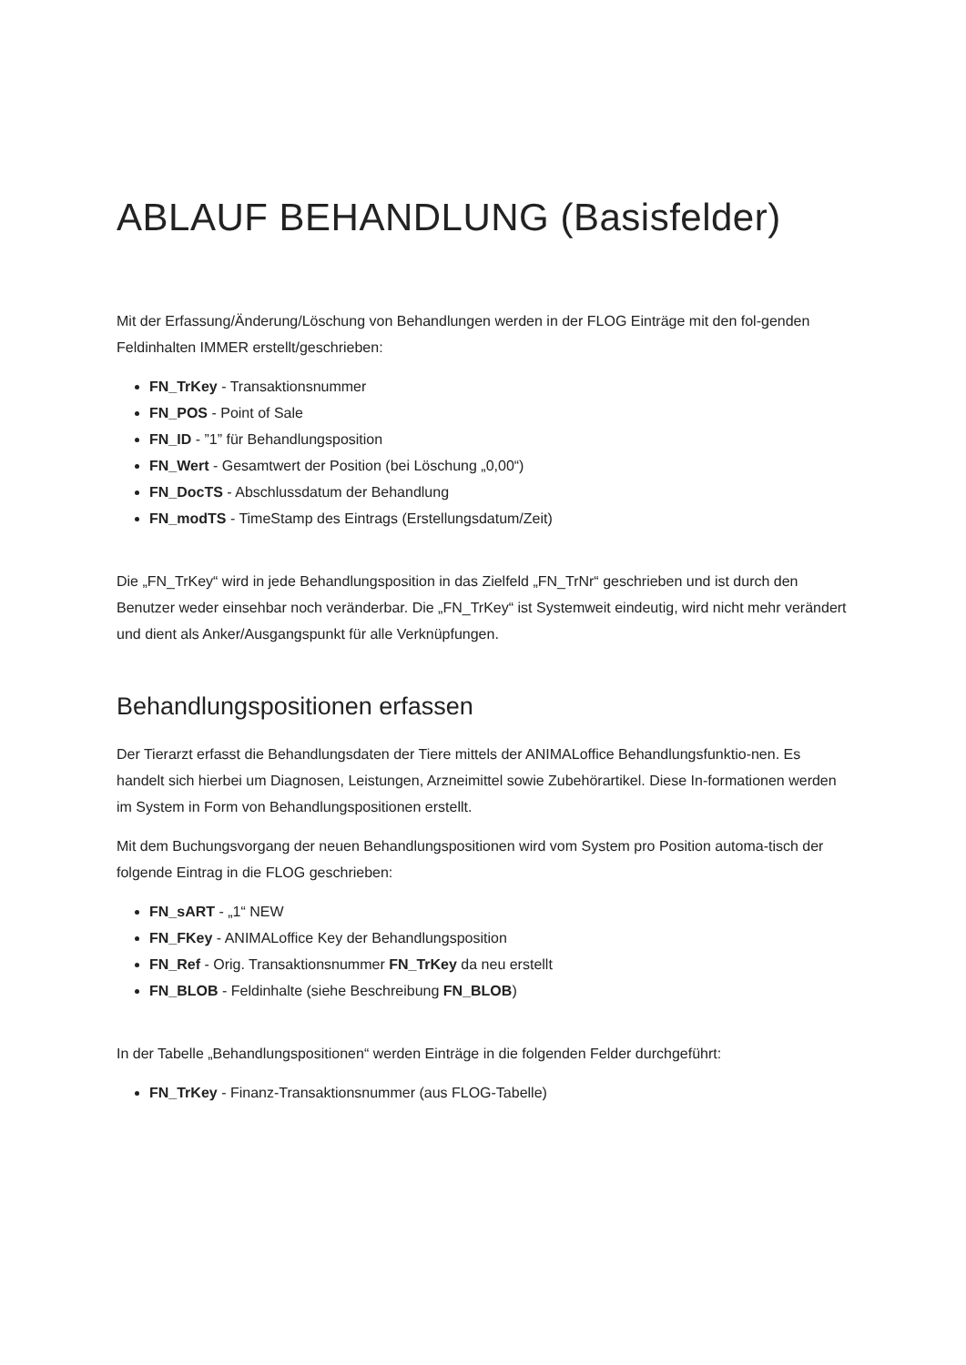ABLAUF BEHANDLUNG (Basisfelder)
Mit der Erfassung/Änderung/Löschung von Behandlungen werden in der FLOG Einträge mit den fol-genden Feldinhalten IMMER erstellt/geschrieben:
FN_TrKey - Transaktionsnummer
FN_POS - Point of Sale
FN_ID - ”1” für Behandlungsposition
FN_Wert - Gesamtwert der Position (bei Löschung „0,00“)
FN_DocTS - Abschlussdatum der Behandlung
FN_modTS - TimeStamp des Eintrags (Erstellungsdatum/Zeit)
Die „FN_TrKey“ wird in jede Behandlungsposition in das Zielfeld „FN_TrNr“ geschrieben und ist durch den Benutzer weder einsehbar noch veränderbar. Die „FN_TrKey“ ist Systemweit eindeutig, wird nicht mehr verändert und dient als Anker/Ausgangspunkt für alle Verknüpfungen.
Behandlungspositionen erfassen
Der Tierarzt erfasst die Behandlungsdaten der Tiere mittels der ANIMALoffice Behandlungsfunktio-nen. Es handelt sich hierbei um Diagnosen, Leistungen, Arzneimittel sowie Zubehörartikel. Diese In-formationen werden im System in Form von Behandlungspositionen erstellt.
Mit dem Buchungsvorgang der neuen Behandlungspositionen wird vom System pro Position automa-tisch der folgende Eintrag in die FLOG geschrieben:
FN_sART - „1“ NEW
FN_FKey - ANIMALoffice Key der Behandlungsposition
FN_Ref - Orig. Transaktionsnummer FN_TrKey da neu erstellt
FN_BLOB - Feldinhalte (siehe Beschreibung FN_BLOB)
In der Tabelle „Behandlungspositionen“ werden Einträge in die folgenden Felder durchgeführt:
FN_TrKey - Finanz-Transaktionsnummer (aus FLOG-Tabelle)